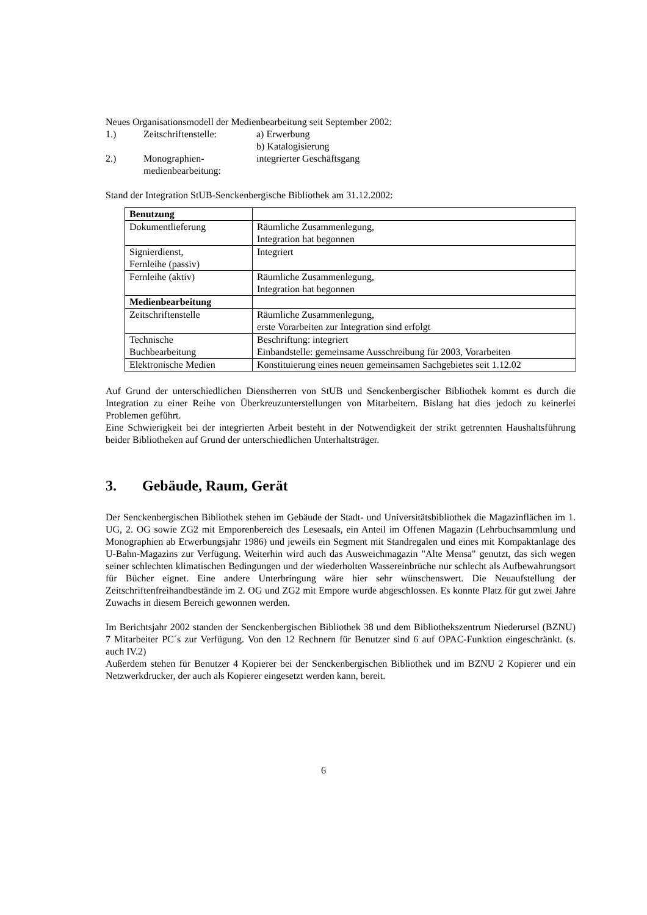Neues Organisationsmodell der Medienbearbeitung seit September 2002:
1.)
Zeitschriftenstelle:
a) Erwerbung
b) Katalogisierung
2.)
Monographien-
medienbearbeitung:
integrierter Geschäftsgang
Stand der Integration StUB-Senckenbergische Bibliothek am 31.12.2002:
| Benutzung | |
| Dokumentlieferung | Räumliche Zusammenlegung, Integration hat begonnen |
| Signierdienst, Fernleihe (passiv) | Integriert |
| Fernleihe (aktiv) | Räumliche Zusammenlegung, Integration hat begonnen |
| Medienbearbeitung | |
| Zeitschriftenstelle | Räumliche Zusammenlegung, erste Vorarbeiten zur Integration sind erfolgt |
| Technische Buchbearbeitung | Beschriftung: integriert Einbandstelle: gemeinsame Ausschreibung für 2003, Vorarbeiten |
| Elektronische Medien | Konstituierung eines neuen gemeinsamen Sachgebietes seit 1.12.02 |
Auf Grund der unterschiedlichen Dienstherren von StUB und Senckenbergischer Bibliothek kommt es durch die Integration zu einer Reihe von Überkreuzunterstellungen von Mitarbeitern. Bislang hat dies jedoch zu keinerlei Problemen geführt.
Eine Schwierigkeit bei der integrierten Arbeit besteht in der Notwendigkeit der strikt getrennten Haushaltsführung beider Bibliotheken auf Grund der unterschiedlichen Unterhaltsträger.
3. Gebäude, Raum, Gerät
Der Senckenbergischen Bibliothek stehen im Gebäude der Stadt- und Universitätsbibliothek die Magazinflächen im 1. UG, 2. OG sowie ZG2 mit Emporenbereich des Lesesaals, ein Anteil im Offenen Magazin (Lehrbuchsammlung und Monographien ab Erwerbungsjahr 1986) und jeweils ein Segment mit Standregalen und eines mit Kompaktanlage des U-Bahn-Magazins zur Verfügung. Weiterhin wird auch das Ausweichmagazin "Alte Mensa" genutzt, das sich wegen seiner schlechten klimatischen Bedingungen und der wiederholten Wassereinbrüche nur schlecht als Aufbewahrungsort für Bücher eignet. Eine andere Unterbringung wäre hier sehr wünschenswert. Die Neuaufstellung der Zeitschriftenfreihandbestände im 2. OG und ZG2 mit Empore wurde abgeschlossen. Es konnte Platz für gut zwei Jahre Zuwachs in diesem Bereich gewonnen werden.
Im Berichtsjahr 2002 standen der Senckenbergischen Bibliothek 38 und dem Bibliothekszentrum Niederursel (BZNU) 7 Mitarbeiter PC´s zur Verfügung. Von den 12 Rechnern für Benutzer sind 6 auf OPAC-Funktion eingeschränkt. (s. auch IV.2)
Außerdem stehen für Benutzer 4 Kopierer bei der Senckenbergischen Bibliothek und im BZNU 2 Kopierer und ein Netzwerkdrucker, der auch als Kopierer eingesetzt werden kann, bereit.
6